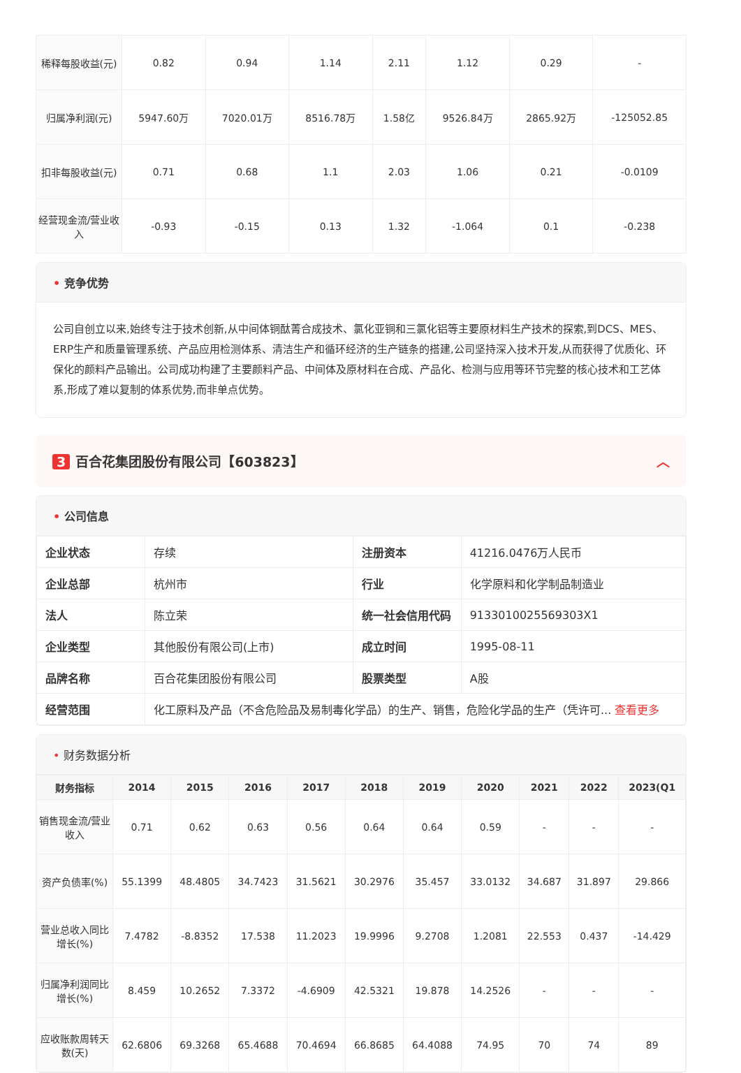| 稀释每股收益(元) | 0.82 | 0.94 | 1.14 | 2.11 | 1.12 | 0.29 | - |
| 归属净利润(元) | 5947.60万 | 7020.01万 | 8516.78万 | 1.58亿 | 9526.84万 | 2865.92万 | -125052.85 |
| 扣非每股收益(元) | 0.71 | 0.68 | 1.1 | 2.03 | 1.06 | 0.21 | -0.0109 |
| 经营现金流/营业收入 | -0.93 | -0.15 | 0.13 | 1.32 | -1.064 | 0.1 | -0.238 |
• 竞争优势
公司自创立以来,始终专注于技术创新,从中间体铜酞菁合成技术、氯化亚铜和三氯化铝等主要原材料生产技术的探索,到DCS、MES、ERP生产和质量管理系统、产品应用检测体系、清洁生产和循环经济的生产链条的搭建,公司坚持深入技术开发,从而获得了优质化、环保化的颜料产品输出。公司成功构建了主要颜料产品、中间体及原材料在合成、产品化、检测与应用等环节完整的核心技术和工艺体系,形成了难以复制的体系优势,而非单点优势。
3 百合花集团股份有限公司【603823】 ︿
• 公司信息
| 企业状态 | 存续 | 注册资本 | 41216.0476万人民币 |
| 企业总部 | 杭州市 | 行业 | 化学原料和化学制品制造业 |
| 法人 | 陈立荣 | 统一社会信用代码 | 9133010025569303X1 |
| 企业类型 | 其他股份有限公司(上市) | 成立时间 | 1995-08-11 |
| 品牌名称 | 百合花集团股份有限公司 | 股票类型 | A股 |
| 经营范围 | 化工原料及产品（不含危险品及易制毒化学品）的生产、销售，危险化学品的生产（凭许可... 查看更多 | | |
• 财务数据分析
| 财务指标 | 2014 | 2015 | 2016 | 2017 | 2018 | 2019 | 2020 | 2021 | 2022 | 2023(Q1 |
| --- | --- | --- | --- | --- | --- | --- | --- | --- | --- | --- |
| 销售现金流/营业收入 | 0.71 | 0.62 | 0.63 | 0.56 | 0.64 | 0.64 | 0.59 | - | - | - |
| 资产负债率(%) | 55.1399 | 48.4805 | 34.7423 | 31.5621 | 30.2976 | 35.457 | 33.0132 | 34.687 | 31.897 | 29.866 |
| 营业总收入同比增长(%) | 7.4782 | -8.8352 | 17.538 | 11.2023 | 19.9996 | 9.2708 | 1.2081 | 22.553 | 0.437 | -14.429 |
| 归属净利润同比增长(%) | 8.459 | 10.2652 | 7.3372 | -4.6909 | 42.5321 | 19.878 | 14.2526 | - | - | - |
| 应收账款周转天数(天) | 62.6806 | 69.3268 | 65.4688 | 70.4694 | 66.8685 | 64.4088 | 74.95 | 70 | 74 | 89 |